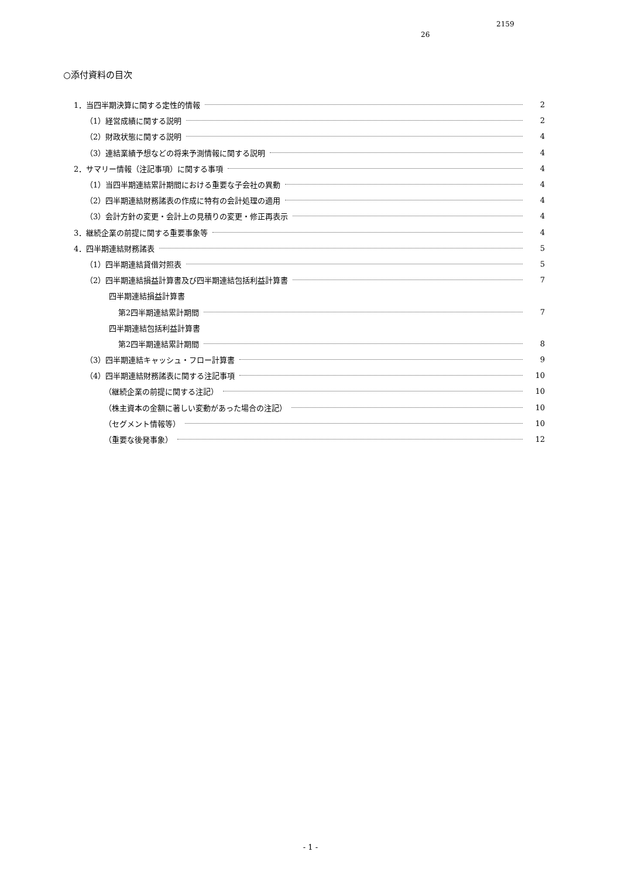2159
26
○添付資料の目次
1．当四半期決算に関する定性的情報 2
（1）経営成績に関する説明 2
（2）財政状態に関する説明 4
（3）連結業績予想などの将来予測情報に関する説明 4
2．サマリー情報（注記事項）に関する事項 4
（1）当四半期連結累計期間における重要な子会社の異動 4
（2）四半期連結財務諸表の作成に特有の会計処理の適用 4
（3）会計方針の変更・会計上の見積りの変更・修正再表示 4
3．継続企業の前提に関する重要事象等 4
4．四半期連結財務諸表 5
（1）四半期連結貸借対照表 5
（2）四半期連結損益計算書及び四半期連結包括利益計算書 7
四半期連結損益計算書
第2四半期連結累計期間 7
四半期連結包括利益計算書
第2四半期連結累計期間 8
（3）四半期連結キャッシュ・フロー計算書 9
（4）四半期連結財務諸表に関する注記事項 10
（継続企業の前提に関する注記） 10
（株主資本の金額に著しい変動があった場合の注記） 10
（セグメント情報等） 10
（重要な後発事象） 12
- 1 -